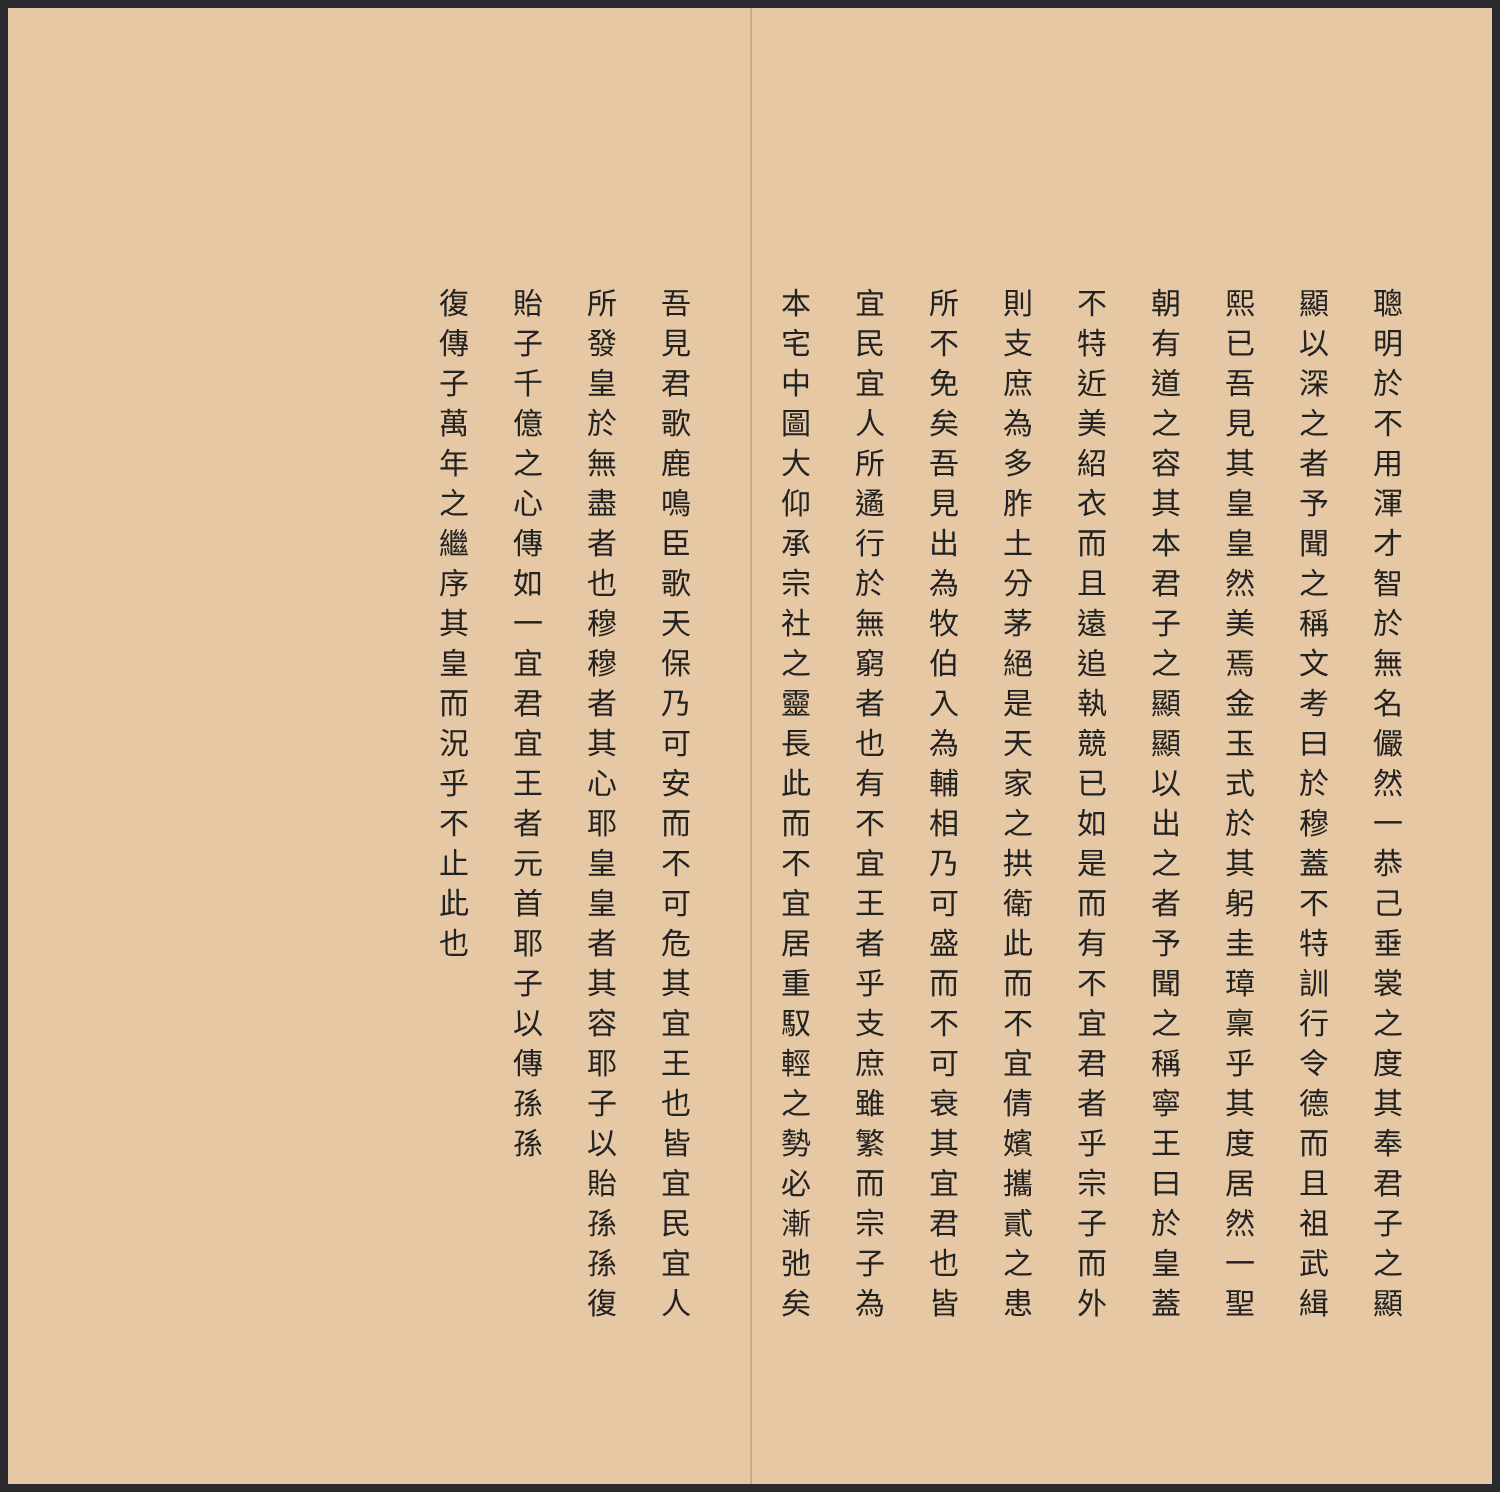吾見君歌鹿鳴臣歌天保乃可安而不可危其宜王也皆宜民宜人
所發皇於無盡者也穆穆者其心耶皇皇者其容耶子以貽孫孫復
貽子千億之心傳如一宜君宜王者元首耶子以傳孫孫
復傳子萬年之繼序其皇而況乎不止此也
聰明於不用渾才智於無名儼然一恭己垂裳之度其奉君子之顯
顯以深之者予聞之稱文考曰於穆蓋不特訓行令德而且祖武緝
熙已吾見其皇皇然美焉金玉式於其躬圭璋稟乎其度居然一聖
朝有道之容其本君子之顯顯以出之者予聞之稱寧王曰於皇蓋
不特近美紹衣而且遠追執競已如是而有不宜君者乎宗子而外
則支庶為多胙土分茅絕是天家之拱衛此而不宜倩嬪攜貳之患
所不免矣吾見出為牧伯入為輔相乃可盛而不可衰其宜君也皆
宜民宜人所遹行於無窮者也有不宜王者乎支庶雖繁而宗子為
本宅中圖大仰承宗社之靈長此而不宜居重馭輕之勢必漸弛矣